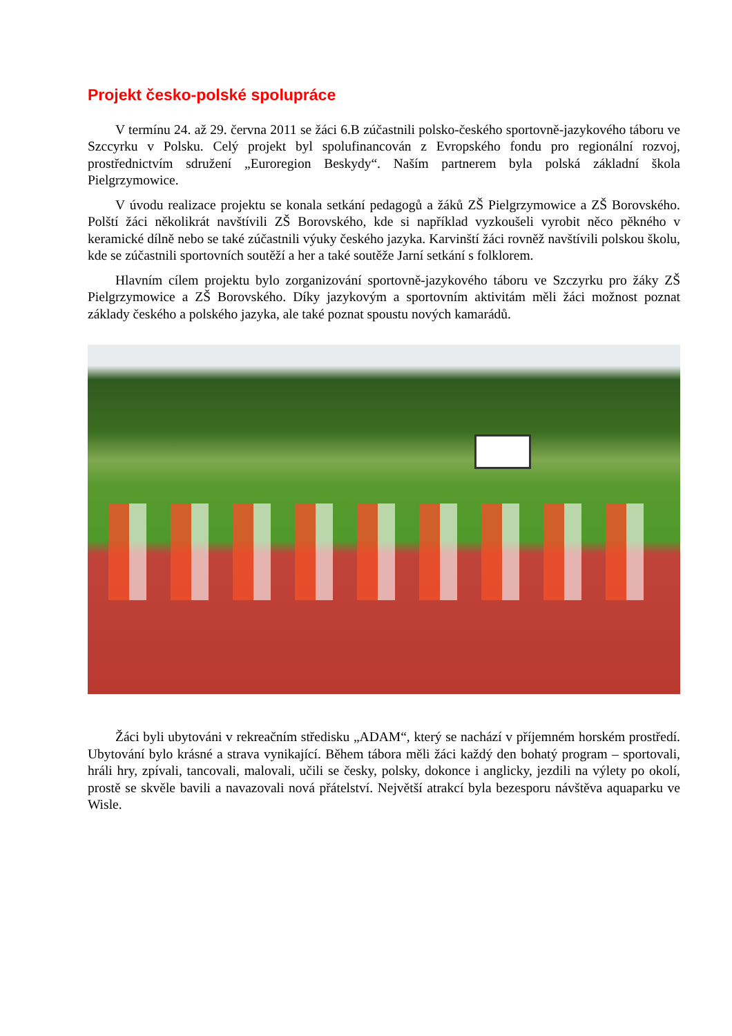Projekt česko-polské spolupráce
V termínu 24. až 29. června 2011 se žáci 6.B zúčastnili polsko-českého sportovně-jazykového táboru ve Szccyrku v Polsku. Celý projekt byl spolufinancován z Evropského fondu pro regionální rozvoj, prostřednictvím sdružení „Euroregion Beskydy“. Naším partnerem byla polská základní škola Pielgrzymowice.
V úvodu realizace projektu se konala setkání pedagogů a žáků ZŠ Pielgrzymowice a ZŠ Borovského. Polští žáci několikrát navštívili ZŠ Borovského, kde si například vyzkoušeli vyrobit něco pěkného v keramické dílně nebo se také zúčastnili výuky českého jazyka. Karvinští žáci rovněž navštívili polskou školu, kde se zúčastnili sportovních soutěží a her a také soutěže Jarní setkání s folklorem.
Hlavním cílem projektu bylo zorganizování sportovně-jazykového táboru ve Szczyrku pro žáky ZŠ Pielgrzymowice a ZŠ Borovského. Díky jazykovým a sportovním aktivitám měli žáci možnost poznat základy českého a polského jazyka, ale také poznat spoustu nových kamarádů.
Žáci byli ubytováni v rekreačním středisku „ADAM“, který se nachází v příjemném horském prostředí. Ubytování bylo krásné a strava vynikající. Během tábora měli žáci každý den bohatý program – sportovali, hráli hry, zpívali, tancovali, malovali, učili se česky, polsky, dokonce i anglicky, jezdili na výlety po okolí, prostě se skvěle bavili a navazovali nová přátelství. Největší atrakcí byla bezesporu návštěva aquaparku ve Wisle.